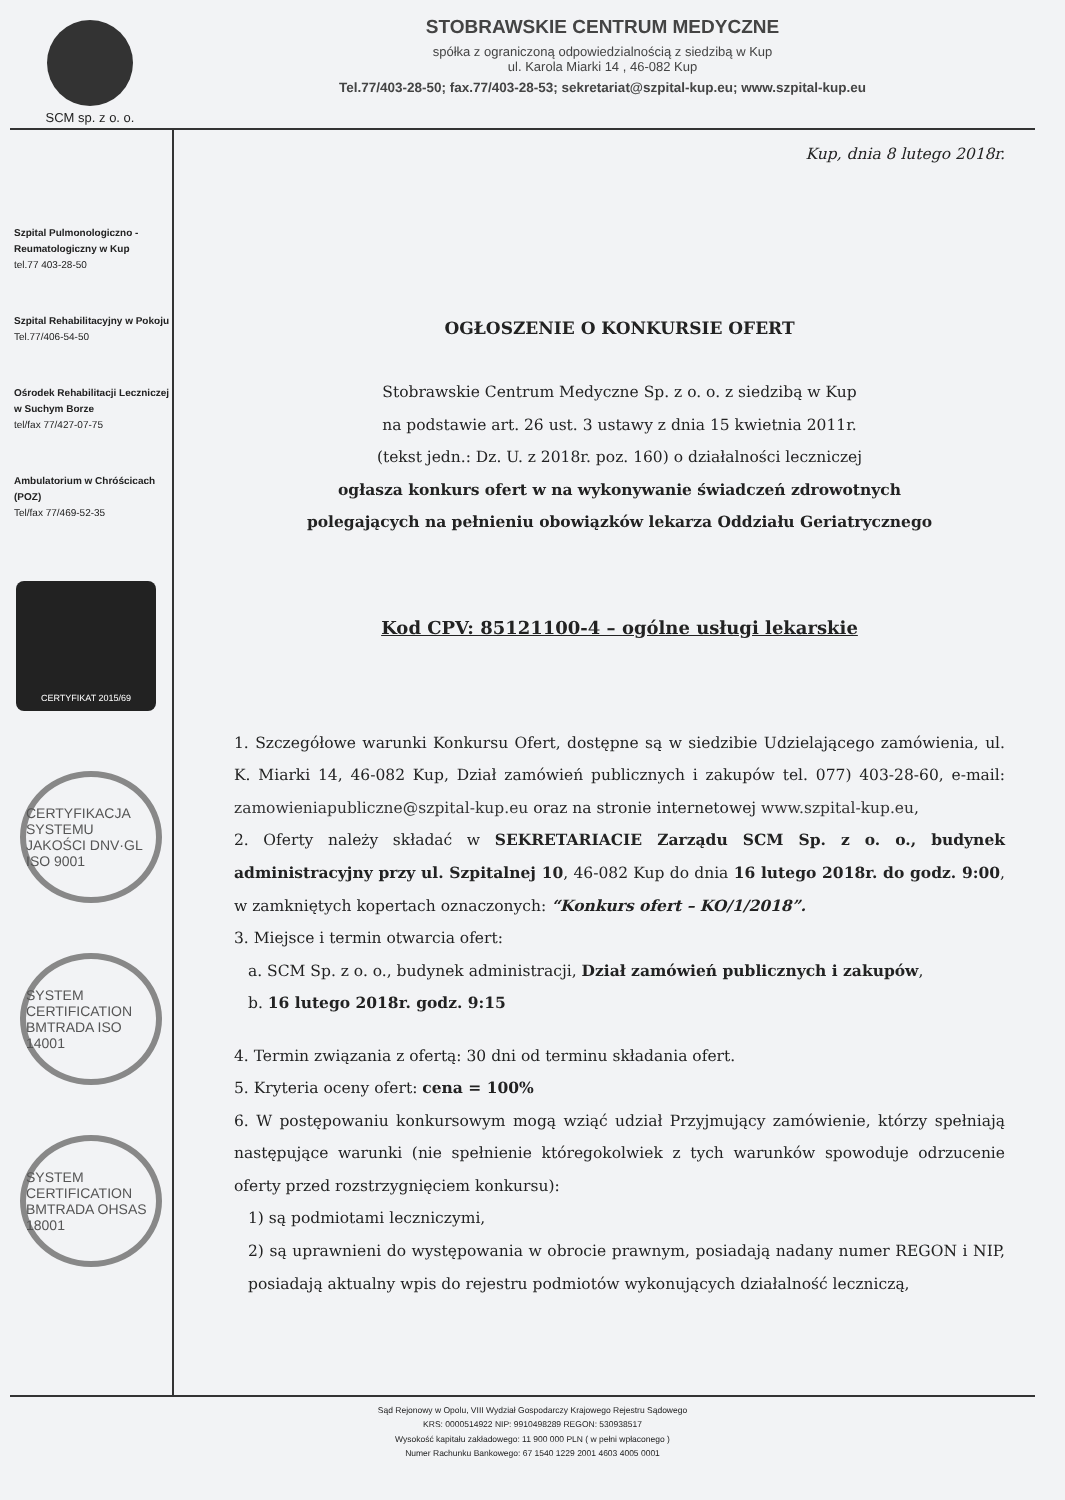SCM sp. z o. o.
STOBRAWSKIE CENTRUM MEDYCZNE
spółka z ograniczoną odpowiedzialnością z siedzibą w Kup
ul. Karola Miarki 14 , 46-082 Kup
Tel.77/403-28-50; fax.77/403-28-53; sekretariat@szpital-kup.eu; www.szpital-kup.eu
Szpital Pulmonologiczno -Reumatologiczny w Kup
tel.77 403-28-50
Szpital Rehabilitacyjny w Pokoju
Tel.77/406-54-50
Ośrodek Rehabilitacji Leczniczej w Suchym Borze
tel/fax 77/427-07-75
Ambulatorium w Chróścicach (POZ)
Tel/fax 77/469-52-35
CERTYFIKAT 2015/69
CERTYFIKACJA SYSTEMU JAKOŚCI DNV·GL ISO 9001
SYSTEM CERTIFICATION BMTRADA ISO 14001
SYSTEM CERTIFICATION BMTRADA OHSAS 18001
Kup, dnia 8 lutego 2018r.
OGŁOSZENIE O KONKURSIE OFERT
Stobrawskie Centrum Medyczne Sp. z o. o. z siedzibą w Kup
na podstawie art. 26 ust. 3 ustawy z dnia 15 kwietnia 2011r.
(tekst jedn.: Dz. U. z 2018r. poz. 160) o działalności leczniczej
ogłasza konkurs ofert w na wykonywanie świadczeń zdrowotnych
polegających na pełnieniu obowiązków lekarza Oddziału Geriatrycznego
Kod CPV: 85121100-4 – ogólne usługi lekarskie
1. Szczegółowe warunki Konkursu Ofert, dostępne są w siedzibie Udzielającego zamówienia, ul. K. Miarki 14, 46-082 Kup, Dział zamówień publicznych i zakupów tel. 077) 403-28-60, e-mail: zamowieniapubliczne@szpital-kup.eu oraz na stronie internetowej www.szpital-kup.eu,
2. Oferty należy składać w SEKRETARIACIE Zarządu SCM Sp. z o. o., budynek administracyjny przy ul. Szpitalnej 10, 46-082 Kup do dnia 16 lutego 2018r. do godz. 9:00, w zamkniętych kopertach oznaczonych: “Konkurs ofert – KO/1/2018”.
3. Miejsce i termin otwarcia ofert:
a. SCM Sp. z o. o., budynek administracji, Dział zamówień publicznych i zakupów,
b. 16 lutego 2018r. godz. 9:15
4. Termin związania z ofertą: 30 dni od terminu składania ofert.
5. Kryteria oceny ofert: cena = 100%
6. W postępowaniu konkursowym mogą wziąć udział Przyjmujący zamówienie, którzy spełniają następujące warunki (nie spełnienie któregokolwiek z tych warunków spowoduje odrzucenie oferty przed rozstrzygnięciem konkursu):
1) są podmiotami leczniczymi,
2) są uprawnieni do występowania w obrocie prawnym, posiadają nadany numer REGON i NIP, posiadają aktualny wpis do rejestru podmiotów wykonujących działalność leczniczą,
Sąd Rejonowy w Opolu, VIII Wydział Gospodarczy Krajowego Rejestru Sądowego
KRS: 0000514922 NIP: 9910498289 REGON: 530938517
Wysokość kapitału zakładowego: 11 900 000 PLN ( w pełni wpłaconego )
Numer Rachunku Bankowego: 67 1540 1229 2001 4603 4005 0001